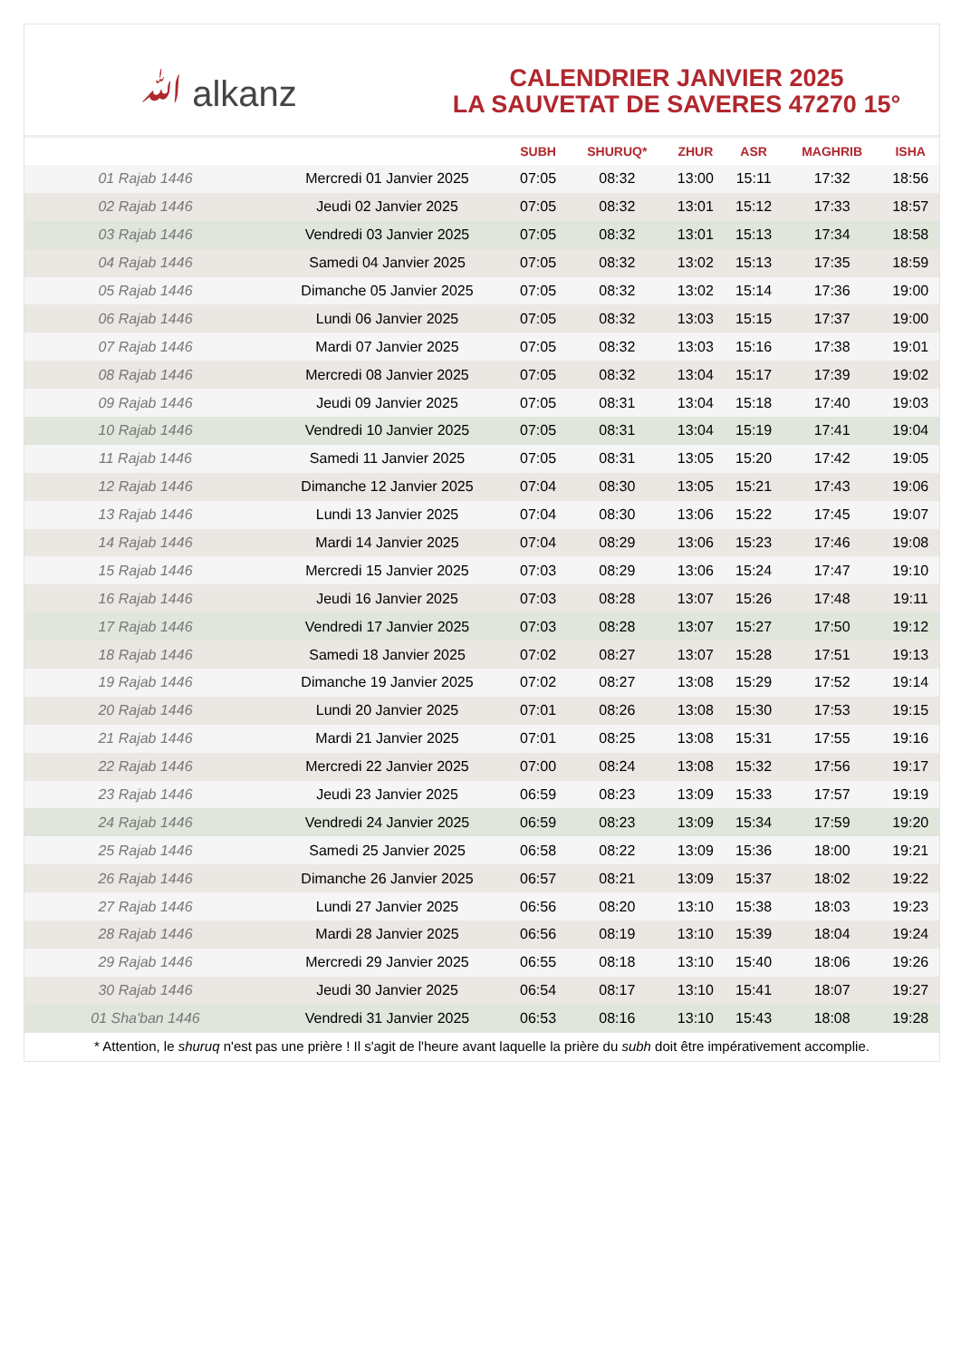ﷲ alkanz
CALENDRIER JANVIER 2025
LA SAUVETAT DE SAVERES 47270 15°
| | | SUBH | SHURUQ* | ZHUR | ASR | MAGHRIB | ISHA |
| --- | --- | --- | --- | --- | --- | --- | --- |
| 01 Rajab 1446 | Mercredi 01 Janvier 2025 | 07:05 | 08:32 | 13:00 | 15:11 | 17:32 | 18:56 |
| 02 Rajab 1446 | Jeudi 02 Janvier 2025 | 07:05 | 08:32 | 13:01 | 15:12 | 17:33 | 18:57 |
| 03 Rajab 1446 | Vendredi 03 Janvier 2025 | 07:05 | 08:32 | 13:01 | 15:13 | 17:34 | 18:58 |
| 04 Rajab 1446 | Samedi 04 Janvier 2025 | 07:05 | 08:32 | 13:02 | 15:13 | 17:35 | 18:59 |
| 05 Rajab 1446 | Dimanche 05 Janvier 2025 | 07:05 | 08:32 | 13:02 | 15:14 | 17:36 | 19:00 |
| 06 Rajab 1446 | Lundi 06 Janvier 2025 | 07:05 | 08:32 | 13:03 | 15:15 | 17:37 | 19:00 |
| 07 Rajab 1446 | Mardi 07 Janvier 2025 | 07:05 | 08:32 | 13:03 | 15:16 | 17:38 | 19:01 |
| 08 Rajab 1446 | Mercredi 08 Janvier 2025 | 07:05 | 08:32 | 13:04 | 15:17 | 17:39 | 19:02 |
| 09 Rajab 1446 | Jeudi 09 Janvier 2025 | 07:05 | 08:31 | 13:04 | 15:18 | 17:40 | 19:03 |
| 10 Rajab 1446 | Vendredi 10 Janvier 2025 | 07:05 | 08:31 | 13:04 | 15:19 | 17:41 | 19:04 |
| 11 Rajab 1446 | Samedi 11 Janvier 2025 | 07:05 | 08:31 | 13:05 | 15:20 | 17:42 | 19:05 |
| 12 Rajab 1446 | Dimanche 12 Janvier 2025 | 07:04 | 08:30 | 13:05 | 15:21 | 17:43 | 19:06 |
| 13 Rajab 1446 | Lundi 13 Janvier 2025 | 07:04 | 08:30 | 13:06 | 15:22 | 17:45 | 19:07 |
| 14 Rajab 1446 | Mardi 14 Janvier 2025 | 07:04 | 08:29 | 13:06 | 15:23 | 17:46 | 19:08 |
| 15 Rajab 1446 | Mercredi 15 Janvier 2025 | 07:03 | 08:29 | 13:06 | 15:24 | 17:47 | 19:10 |
| 16 Rajab 1446 | Jeudi 16 Janvier 2025 | 07:03 | 08:28 | 13:07 | 15:26 | 17:48 | 19:11 |
| 17 Rajab 1446 | Vendredi 17 Janvier 2025 | 07:03 | 08:28 | 13:07 | 15:27 | 17:50 | 19:12 |
| 18 Rajab 1446 | Samedi 18 Janvier 2025 | 07:02 | 08:27 | 13:07 | 15:28 | 17:51 | 19:13 |
| 19 Rajab 1446 | Dimanche 19 Janvier 2025 | 07:02 | 08:27 | 13:08 | 15:29 | 17:52 | 19:14 |
| 20 Rajab 1446 | Lundi 20 Janvier 2025 | 07:01 | 08:26 | 13:08 | 15:30 | 17:53 | 19:15 |
| 21 Rajab 1446 | Mardi 21 Janvier 2025 | 07:01 | 08:25 | 13:08 | 15:31 | 17:55 | 19:16 |
| 22 Rajab 1446 | Mercredi 22 Janvier 2025 | 07:00 | 08:24 | 13:08 | 15:32 | 17:56 | 19:17 |
| 23 Rajab 1446 | Jeudi 23 Janvier 2025 | 06:59 | 08:23 | 13:09 | 15:33 | 17:57 | 19:19 |
| 24 Rajab 1446 | Vendredi 24 Janvier 2025 | 06:59 | 08:23 | 13:09 | 15:34 | 17:59 | 19:20 |
| 25 Rajab 1446 | Samedi 25 Janvier 2025 | 06:58 | 08:22 | 13:09 | 15:36 | 18:00 | 19:21 |
| 26 Rajab 1446 | Dimanche 26 Janvier 2025 | 06:57 | 08:21 | 13:09 | 15:37 | 18:02 | 19:22 |
| 27 Rajab 1446 | Lundi 27 Janvier 2025 | 06:56 | 08:20 | 13:10 | 15:38 | 18:03 | 19:23 |
| 28 Rajab 1446 | Mardi 28 Janvier 2025 | 06:56 | 08:19 | 13:10 | 15:39 | 18:04 | 19:24 |
| 29 Rajab 1446 | Mercredi 29 Janvier 2025 | 06:55 | 08:18 | 13:10 | 15:40 | 18:06 | 19:26 |
| 30 Rajab 1446 | Jeudi 30 Janvier 2025 | 06:54 | 08:17 | 13:10 | 15:41 | 18:07 | 19:27 |
| 01 Sha'ban 1446 | Vendredi 31 Janvier 2025 | 06:53 | 08:16 | 13:10 | 15:43 | 18:08 | 19:28 |
* Attention, le shuruq n'est pas une prière ! Il s'agit de l'heure avant laquelle la prière du subh doit être impérativement accomplie.